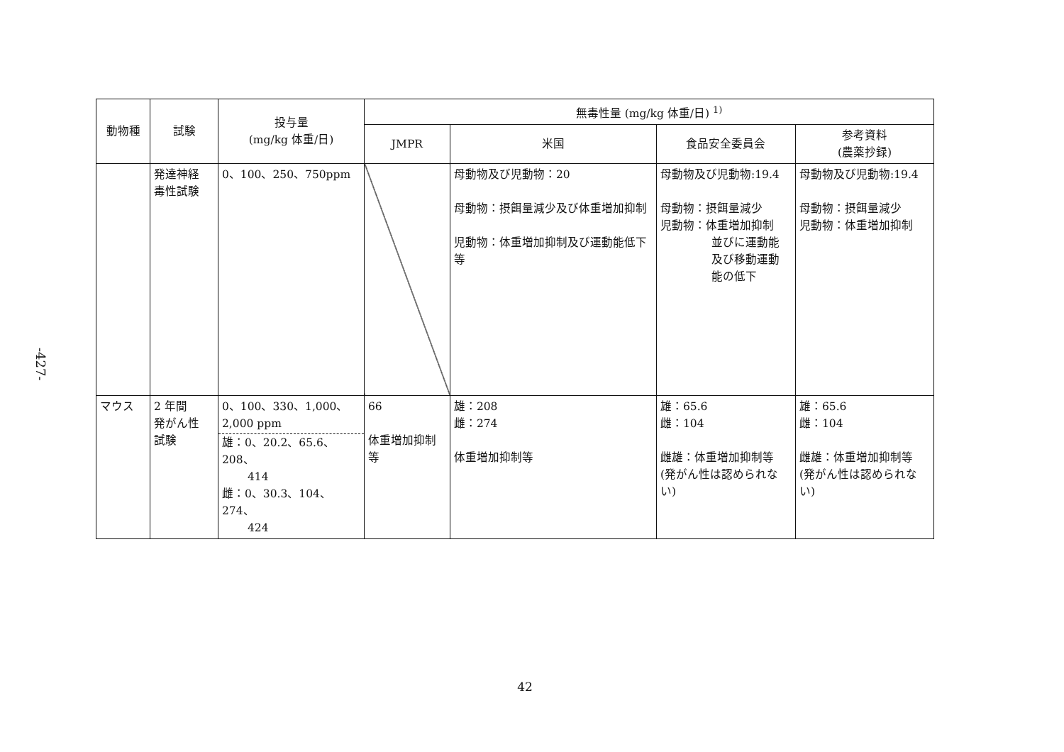-427-
| 動物種 | 試験 | 投与量 (mg/kg 体重/日) | 無毒性量 (mg/kg 体重/日) <sup>1)</sup> | | | |
| --- | --- | --- | --- | --- | --- | --- |
| | | | JMPR | 米国 | 食品安全委員会 | 参考資料 (農薬抄録) |
| | 発達神経 毒性試験 | 0、100、250、750ppm | | 母動物及び児動物：20 母動物：摂餌量減少及び体重増加抑制 児動物：体重増加抑制及び運動能低下等 | 母動物及び児動物:19.4 母動物：摂餌量減少 児動物：体重増加抑制 並びに運動能 及び移動運動 能の低下 | 母動物及び児動物:19.4 母動物：摂餌量減少 児動物：体重増加抑制 |
| マウス | 2 年間 発がん性 試験 | 0、100、330、1,000、 2,000 ppm 雄：0、20.2、65.6、208、 414 雌：0、30.3、104、274、 424 | 66 体重増加抑制等 | 雄：208 雌：274 体重増加抑制等 | 雄：65.6 雌：104 雌雄：体重増加抑制等 (発がん性は認められない) | 雄：65.6 雌：104 雌雄：体重増加抑制等 (発がん性は認められない) |
42